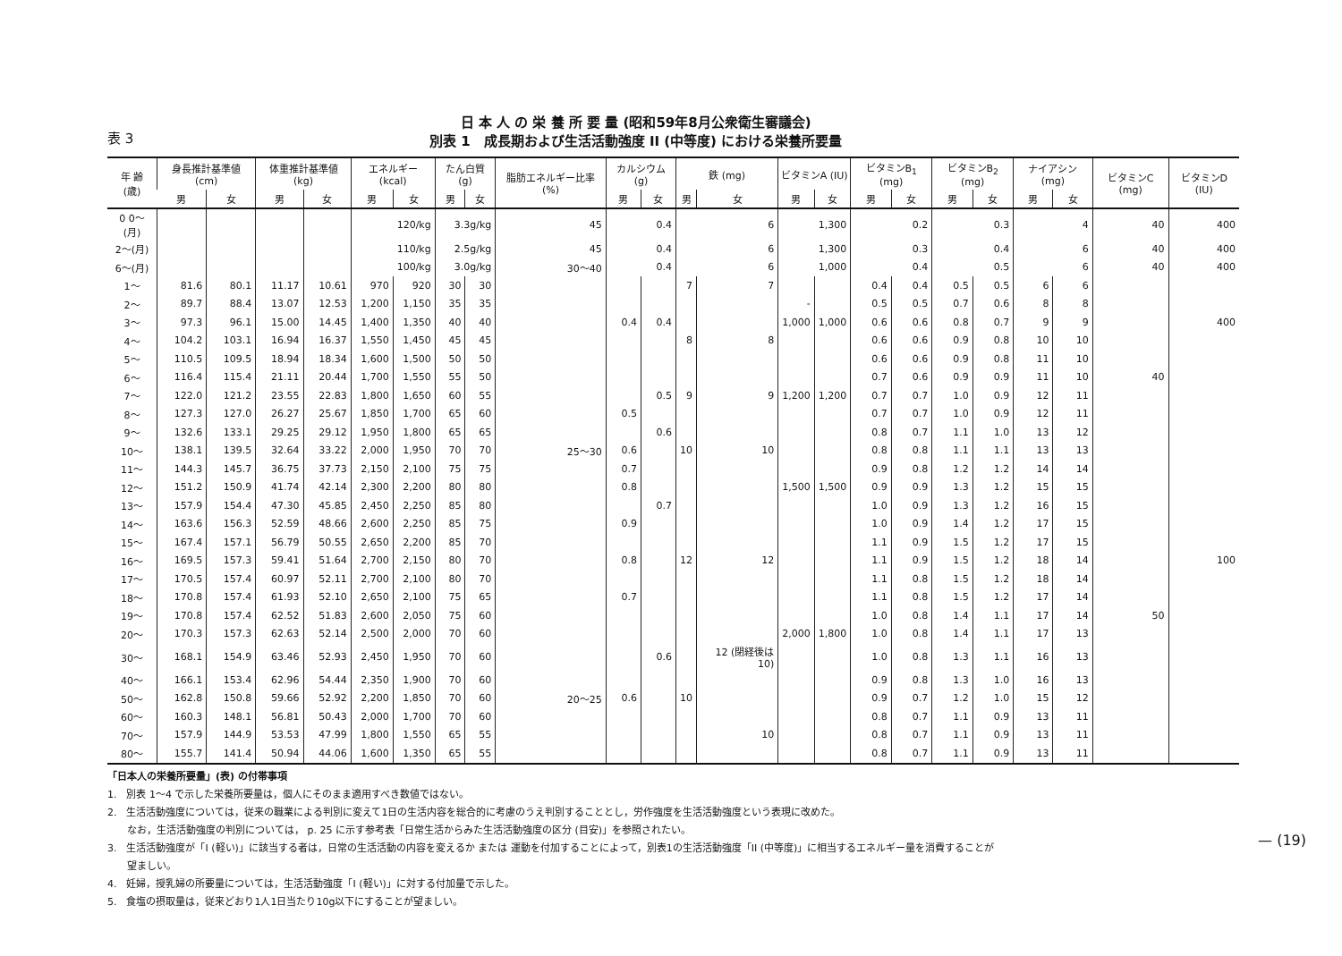表 3
日 本 人 の 栄 養 所 要 量 (昭和59年8月公衆衛生審議会)
別表 1　成長期および生活活動強度 II (中等度) における栄養所要量
| 年 齢 (歳) | 身長推計基準値 (cm) | | 体重推計基準値 (kg) | | エネルギー (kcal) | | たん白質 (g) | | 脂肪エネルギー比率 (%) | カルシウム (g) | | 鉄 (mg) | | ビタミンA (IU) | | ビタミンB<sub>1</sub> (mg) | | ビタミンB<sub>2</sub> (mg) | | ナイアシン (mg) | | ビタミンC (mg) | ビタミンD (IU) |
| --- | --- | --- | --- | --- | --- | --- | --- | --- | --- | --- | --- | --- | --- | --- | --- | --- | --- | --- | --- | --- | --- | --- | --- |
| | 男 | 女 | 男 | 女 | 男 | 女 | 男 | 女 | | 男 | 女 | 男 | 女 | 男 | 女 | 男 | 女 | 男 | 女 | 男 | 女 | | |
| 0 0～(月) | | | | | 120/kg | | 3.3g/kg | | 45 | 0.4 | | 6 | | 1,300 | | 0.2 | | 0.3 | | 4 | | 40 | 400 |
| 2～(月) | | | | | 110/kg | | 2.5g/kg | | 45 | 0.4 | | 6 | | 1,300 | | 0.3 | | 0.4 | | 6 | | 40 | 400 |
| 6～(月) | | | | | 100/kg | | 3.0g/kg | | 30～40 | 0.4 | | 6 | | 1,000 | | 0.4 | | 0.5 | | 6 | | 40 | 400 |
| 1～ | 81.6 | 80.1 | 11.17 | 10.61 | 970 | 920 | 30 | 30 | | | | 7 | 7 | | | 0.4 | 0.4 | 0.5 | 0.5 | 6 | 6 | | |
| 2～ | 89.7 | 88.4 | 13.07 | 12.53 | 1,200 | 1,150 | 35 | 35 | | | | | | - | | 0.5 | 0.5 | 0.7 | 0.6 | 8 | 8 | | |
| 3～ | 97.3 | 96.1 | 15.00 | 14.45 | 1,400 | 1,350 | 40 | 40 | | 0.4 | 0.4 | | | 1,000 | 1,000 | 0.6 | 0.6 | 0.8 | 0.7 | 9 | 9 | | 400 |
| 4～ | 104.2 | 103.1 | 16.94 | 16.37 | 1,550 | 1,450 | 45 | 45 | | | | 8 | 8 | | | 0.6 | 0.6 | 0.9 | 0.8 | 10 | 10 | | |
| 5～ | 110.5 | 109.5 | 18.94 | 18.34 | 1,600 | 1,500 | 50 | 50 | | | | | | | | 0.6 | 0.6 | 0.9 | 0.8 | 11 | 10 | | |
| 6～ | 116.4 | 115.4 | 21.11 | 20.44 | 1,700 | 1,550 | 55 | 50 | | | | | | | | 0.7 | 0.6 | 0.9 | 0.9 | 11 | 10 | 40 | |
| 7～ | 122.0 | 121.2 | 23.55 | 22.83 | 1,800 | 1,650 | 60 | 55 | | | 0.5 | 9 | 9 | 1,200 | 1,200 | 0.7 | 0.7 | 1.0 | 0.9 | 12 | 11 | | |
| 8～ | 127.3 | 127.0 | 26.27 | 25.67 | 1,850 | 1,700 | 65 | 60 | | 0.5 | | | | | | 0.7 | 0.7 | 1.0 | 0.9 | 12 | 11 | | |
| 9～ | 132.6 | 133.1 | 29.25 | 29.12 | 1,950 | 1,800 | 65 | 65 | | | 0.6 | | | | | 0.8 | 0.7 | 1.1 | 1.0 | 13 | 12 | | |
| 10～ | 138.1 | 139.5 | 32.64 | 33.22 | 2,000 | 1,950 | 70 | 70 | 25～30 | 0.6 | | 10 | 10 | | | 0.8 | 0.8 | 1.1 | 1.1 | 13 | 13 | | |
| 11～ | 144.3 | 145.7 | 36.75 | 37.73 | 2,150 | 2,100 | 75 | 75 | | 0.7 | | | | | | 0.9 | 0.8 | 1.2 | 1.2 | 14 | 14 | | |
| 12～ | 151.2 | 150.9 | 41.74 | 42.14 | 2,300 | 2,200 | 80 | 80 | | 0.8 | | | | 1,500 | 1,500 | 0.9 | 0.9 | 1.3 | 1.2 | 15 | 15 | | |
| 13～ | 157.9 | 154.4 | 47.30 | 45.85 | 2,450 | 2,250 | 85 | 80 | | | 0.7 | | | | | 1.0 | 0.9 | 1.3 | 1.2 | 16 | 15 | | |
| 14～ | 163.6 | 156.3 | 52.59 | 48.66 | 2,600 | 2,250 | 85 | 75 | | 0.9 | | | | | | 1.0 | 0.9 | 1.4 | 1.2 | 17 | 15 | | |
| 15～ | 167.4 | 157.1 | 56.79 | 50.55 | 2,650 | 2,200 | 85 | 70 | | | | | | | | 1.1 | 0.9 | 1.5 | 1.2 | 17 | 15 | | |
| 16～ | 169.5 | 157.3 | 59.41 | 51.64 | 2,700 | 2,150 | 80 | 70 | | 0.8 | | 12 | 12 | | | 1.1 | 0.9 | 1.5 | 1.2 | 18 | 14 | | 100 |
| 17～ | 170.5 | 157.4 | 60.97 | 52.11 | 2,700 | 2,100 | 80 | 70 | | | | | | | | 1.1 | 0.8 | 1.5 | 1.2 | 18 | 14 | | |
| 18～ | 170.8 | 157.4 | 61.93 | 52.10 | 2,650 | 2,100 | 75 | 65 | | 0.7 | | | | | | 1.1 | 0.8 | 1.5 | 1.2 | 17 | 14 | | |
| 19～ | 170.8 | 157.4 | 62.52 | 51.83 | 2,600 | 2,050 | 75 | 60 | | | | | | | | 1.0 | 0.8 | 1.4 | 1.1 | 17 | 14 | 50 | |
| 20～ | 170.3 | 157.3 | 62.63 | 52.14 | 2,500 | 2,000 | 70 | 60 | | | | | | 2,000 | 1,800 | 1.0 | 0.8 | 1.4 | 1.1 | 17 | 13 | | |
| 30～ | 168.1 | 154.9 | 63.46 | 52.93 | 2,450 | 1,950 | 70 | 60 | | | 0.6 | | 12 (閉経後は10) | | | 1.0 | 0.8 | 1.3 | 1.1 | 16 | 13 | | |
| 40～ | 166.1 | 153.4 | 62.96 | 54.44 | 2,350 | 1,900 | 70 | 60 | | | | | | | | 0.9 | 0.8 | 1.3 | 1.0 | 16 | 13 | | |
| 50～ | 162.8 | 150.8 | 59.66 | 52.92 | 2,200 | 1,850 | 70 | 60 | 20～25 | 0.6 | | 10 | | | | 0.9 | 0.7 | 1.2 | 1.0 | 15 | 12 | | |
| 60～ | 160.3 | 148.1 | 56.81 | 50.43 | 2,000 | 1,700 | 70 | 60 | | | | | | | | 0.8 | 0.7 | 1.1 | 0.9 | 13 | 11 | | |
| 70～ | 157.9 | 144.9 | 53.53 | 47.99 | 1,800 | 1,550 | 65 | 55 | | | | | 10 | | | 0.8 | 0.7 | 1.1 | 0.9 | 13 | 11 | | |
| 80～ | 155.7 | 141.4 | 50.94 | 44.06 | 1,600 | 1,350 | 65 | 55 | | | | | | | | 0.8 | 0.7 | 1.1 | 0.9 | 13 | 11 | | |
「日本人の栄養所要量」(表) の付帯事項
1.　別表 1～4 で示した栄養所要量は，個人にそのまま適用すべき数値ではない。
2.　生活活動強度については，従来の職業による判別に変えて1日の生活内容を総合的に考慮のうえ判別することとし，労作強度を生活活動強度という表現に改めた。
　　なお，生活活動強度の判別については， p. 25 に示す参考表「日常生活からみた生活活動強度の区分 (目安)」を参照されたい。
3.　生活活動強度が「I (軽い)」に該当する者は，日常の生活活動の内容を変えるか または 運動を付加することによって，別表1の生活活動強度「II (中等度)」に相当するエネルギー量を消費することが
　　望ましい。
4.　妊婦，授乳婦の所要量については，生活活動強度「I (軽い)」に対する付加量で示した。
5.　食塩の摂取量は，従来どおり1人1日当たり10g以下にすることが望ましい。
— (19)